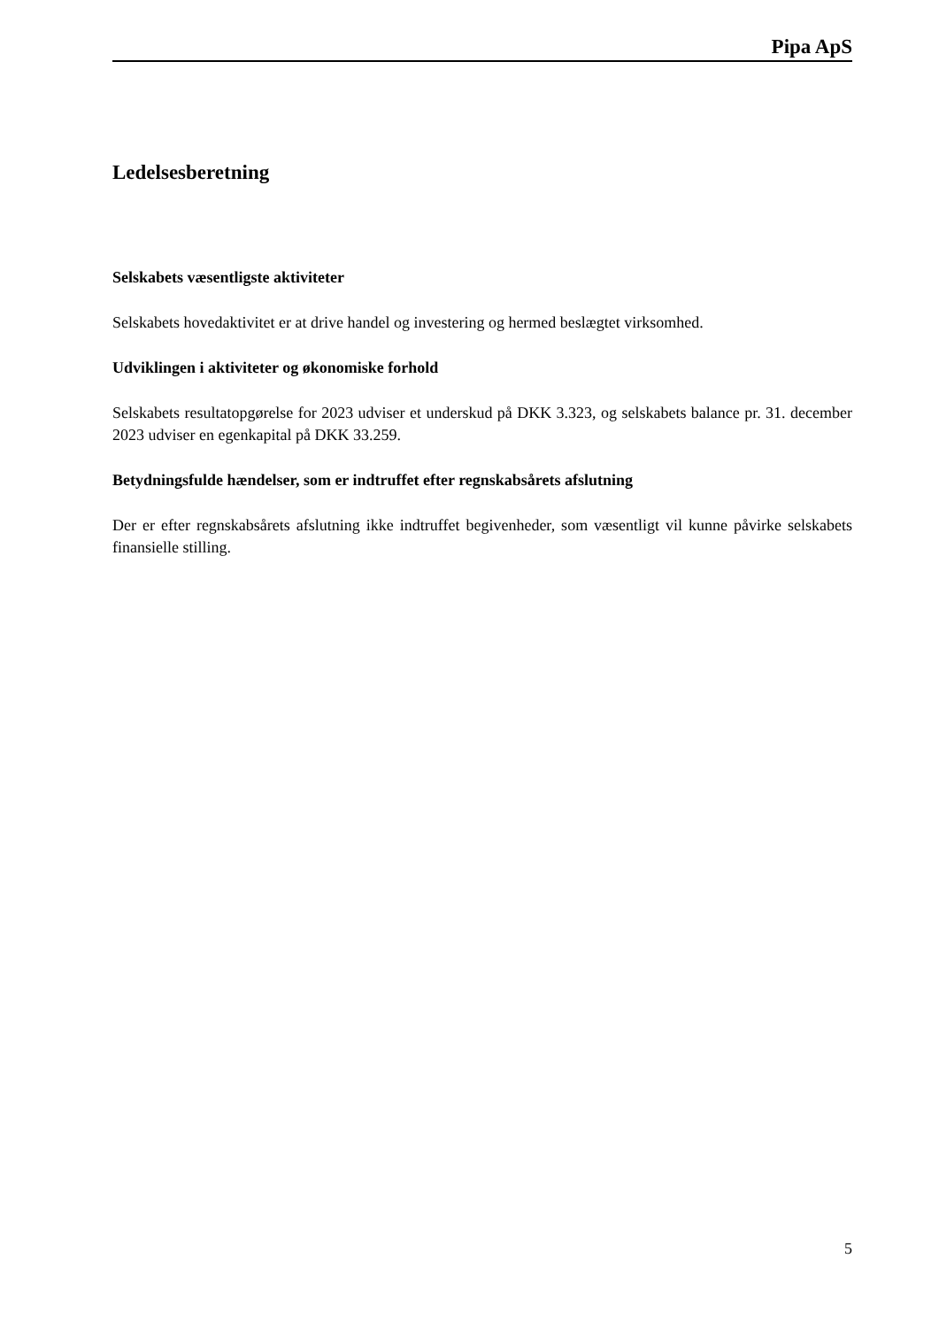Pipa ApS
Ledelsesberetning
Selskabets væsentligste aktiviteter
Selskabets hovedaktivitet er at drive handel og investering og hermed beslægtet virksomhed.
Udviklingen i aktiviteter og økonomiske forhold
Selskabets resultatopgørelse for 2023 udviser et underskud på DKK 3.323, og selskabets balance pr. 31. december 2023 udviser en egenkapital på DKK 33.259.
Betydningsfulde hændelser, som er indtruffet efter regnskabsårets afslutning
Der er efter regnskabsårets afslutning ikke indtruffet begivenheder, som væsentligt vil kunne påvirke selskabets finansielle stilling.
5